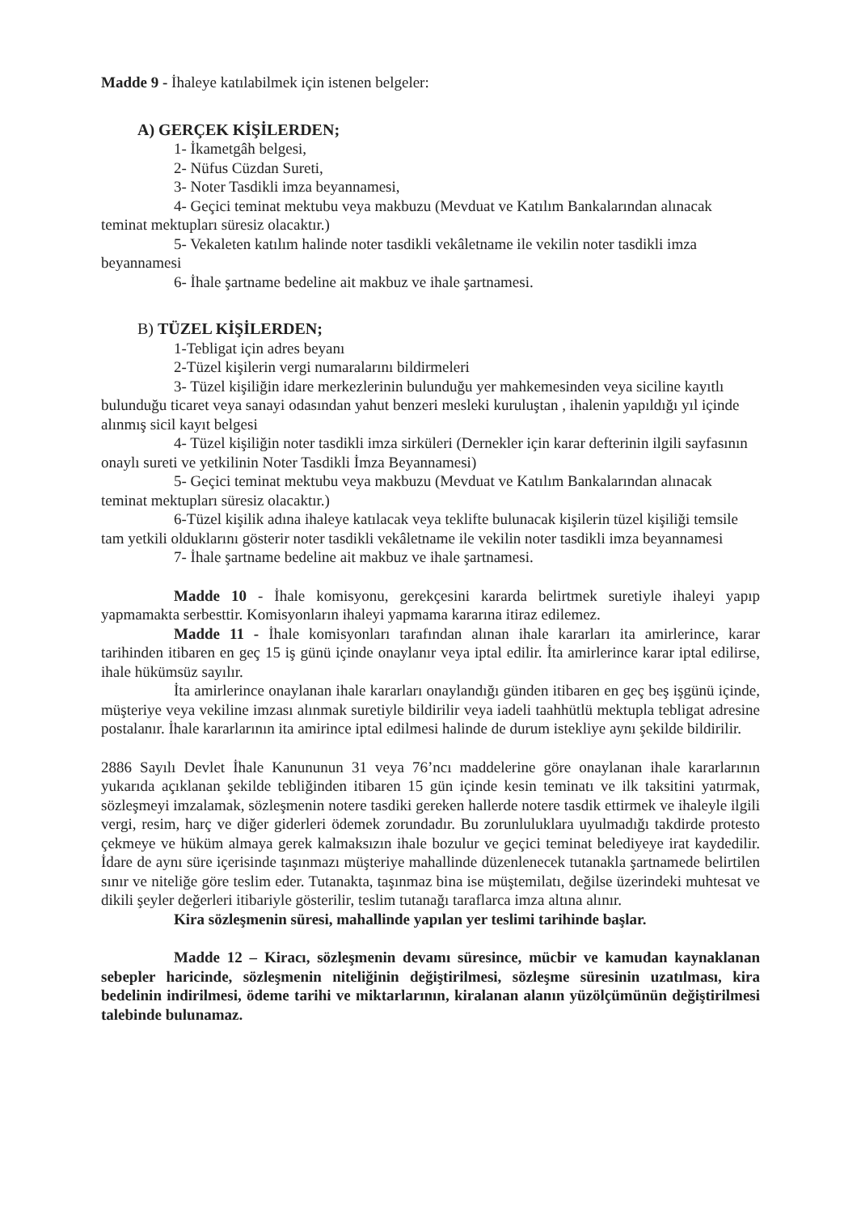Madde 9 - İhaleye katılabilmek için istenen belgeler:
A) GERÇEK KİŞİLERDEN;
1- İkametgâh belgesi,
2- Nüfus Cüzdan Sureti,
3- Noter Tasdikli imza beyannamesi,
4- Geçici teminat mektubu veya makbuzu (Mevduat ve Katılım Bankalarından alınacak teminat mektupları süresiz olacaktır.)
5- Vekaleten katılım halinde noter tasdikli vekâletname ile vekilin noter tasdikli imza beyannamesi
6- İhale şartname bedeline ait makbuz ve ihale şartnamesi.
B) TÜZEL KİŞİLERDEN;
1-Tebligat için adres beyanı
2-Tüzel kişilerin vergi numaralarını bildirmeleri
3- Tüzel kişiliğin idare merkezlerinin bulunduğu yer mahkemesinden veya siciline kayıtlı bulunduğu ticaret veya sanayi odasından yahut benzeri mesleki kuruluştan , ihalenin yapıldığı yıl içinde alınmış sicil kayıt belgesi
4- Tüzel kişiliğin noter tasdikli imza sirküleri (Dernekler için karar defterinin ilgili sayfasının onaylı sureti ve yetkilinin Noter Tasdikli İmza Beyannamesi)
5- Geçici teminat mektubu veya makbuzu (Mevduat ve Katılım Bankalarından alınacak teminat mektupları süresiz olacaktır.)
6-Tüzel kişilik adına ihaleye katılacak veya teklifte bulunacak kişilerin tüzel kişiliği temsile tam yetkili olduklarını gösterir noter tasdikli vekâletname ile vekilin noter tasdikli imza beyannamesi
7- İhale şartname bedeline ait makbuz ve ihale şartnamesi.
Madde 10 - İhale komisyonu, gerekçesini kararda belirtmek suretiyle ihaleyi yapıp yapmamakta serbesttir. Komisyonların ihaleyi yapmama kararına itiraz edilemez.
Madde 11 - İhale komisyonları tarafından alınan ihale kararları ita amirlerince, karar tarihinden itibaren en geç 15 iş günü içinde onaylanır veya iptal edilir. İta amirlerince karar iptal edilirse, ihale hükümsüz sayılır.
İta amirlerince onaylanan ihale kararları onaylandığı günden itibaren en geç beş işgünü içinde, müşteriye veya vekiline imzası alınmak suretiyle bildirilir veya iadeli taahhütlü mektupla tebligat adresine postalanır. İhale kararlarının ita amirince iptal edilmesi halinde de durum istekliye aynı şekilde bildirilir.
2886 Sayılı Devlet İhale Kanununun 31 veya 76’ncı maddelerine göre onaylanan ihale kararlarının yukarıda açıklanan şekilde tebliğinden itibaren 15 gün içinde kesin teminatı ve ilk taksitini yatırmak, sözleşmeyi imzalamak, sözleşmenin notere tasdiki gereken hallerde notere tasdik ettirmek ve ihaleyle ilgili vergi, resim, harç ve diğer giderleri ödemek zorundadır. Bu zorunluluklara uyulmadığı takdirde protesto çekmeye ve hüküm almaya gerek kalmaksızın ihale bozulur ve geçici teminat belediyeye irat kaydedilir. İdare de aynı süre içerisinde taşınmazı müşteriye mahallinde düzenlenecek tutanakla şartnamede belirtilen sınır ve niteliğe göre teslim eder. Tutanakta, taşınmaz bina ise müştemilatı, değilse üzerindeki muhtesat ve dikili şeyler değerleri itibariyle gösterilir, teslim tutanağı taraflarca imza altına alınır.
Kira sözleşmenin süresi, mahallinde yapılan yer teslimi tarihinde başlar.
Madde 12 – Kiracı, sözleşmenin devamı süresince, mücbir ve kamudan kaynaklanan sebepler haricinde, sözleşmenin niteliğinin değiştirilmesi, sözleşme süresinin uzatılması, kira bedelinin indirilmesi, ödeme tarihi ve miktarlarının, kiralanan alanın yüzölçümünün değiştirilmesi talebinde bulunamaz.